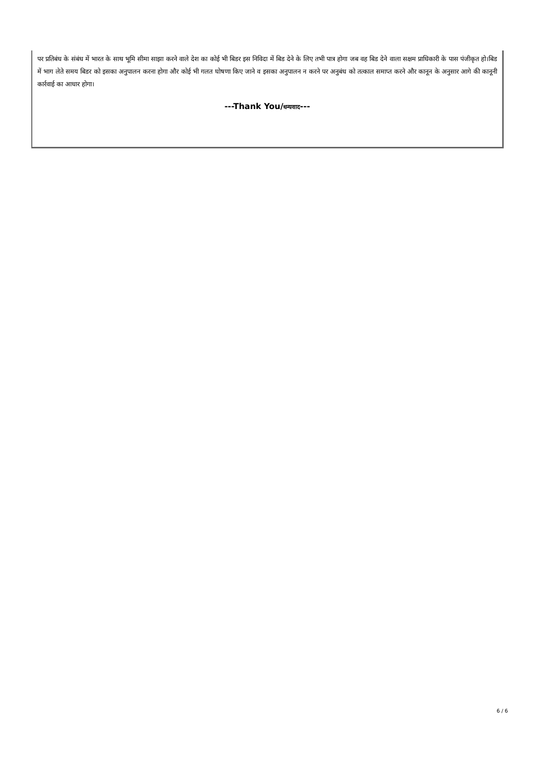पर प्रतिबंध के संबंध में भारत के साथ भूमि सीमा साझा करने वाले देश का कोई भी बिडर इस निविदा में बिड देने के लिए तभी पात्र होगा जब वह बिड देने वाला सक्षम प्राधिकारी के पास पंजीकृत हो।बिड में भाग लेते समय बिडर को इसका अनुपालन करना होगा और कोई भी गलत घोषणा किए जाने व इसका अनुपालन न करने पर अनुबंध को तत्काल समाप्त करने और कानून के अनुसार आगे की कानूनी कार्रवाई का आधार होगा।
---Thank You/धन्यवाद---
6 / 6